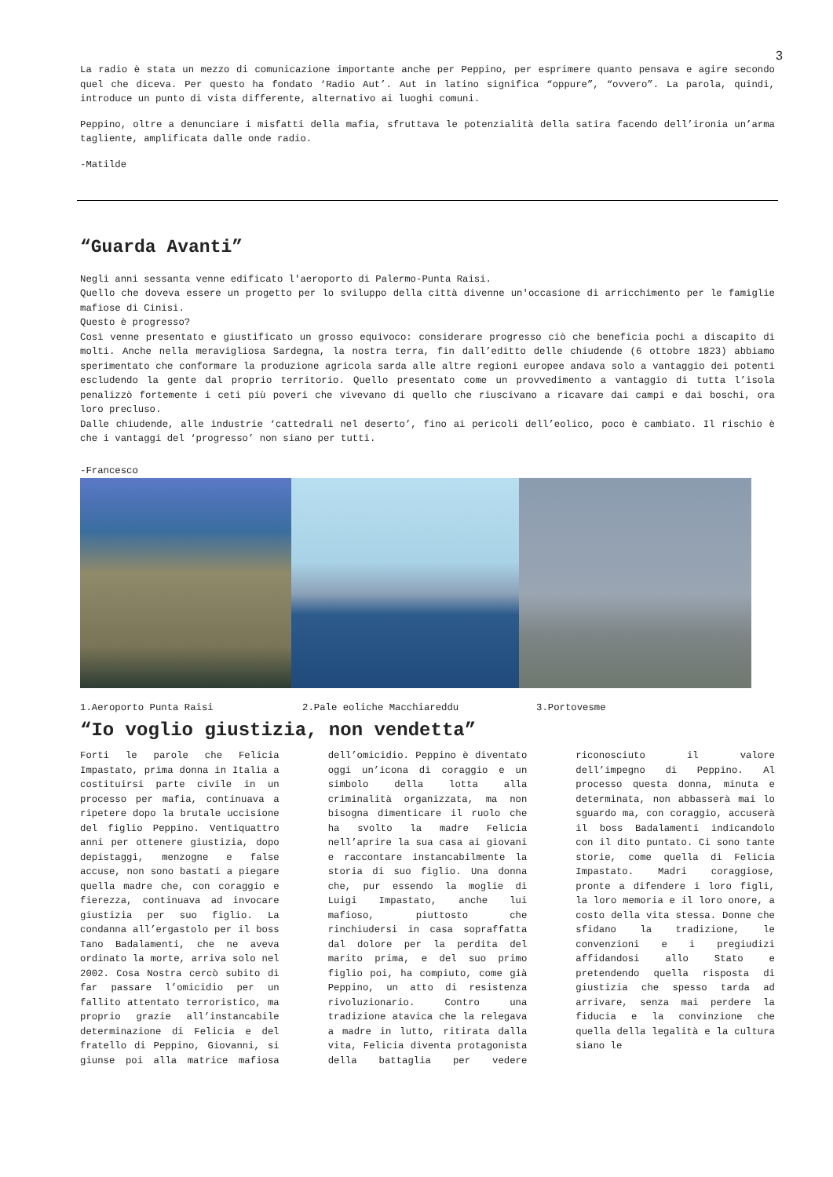3
La radio è stata un mezzo di comunicazione importante anche per Peppino, per esprimere quanto pensava e agire secondo quel che diceva. Per questo ha fondato ‘Radio Aut’. Aut in latino significa “oppure”, “ovvero”. La parola, quindi, introduce un punto di vista differente, alternativo ai luoghi comuni.
Peppino, oltre a denunciare i misfatti della mafia, sfruttava le potenzialità della satira facendo dell’ironia un’arma tagliente, amplificata dalle onde radio.
-Matilde
“Guarda Avanti”
Negli anni sessanta venne edificato l'aeroporto di Palermo-Punta Raisi.
Quello che doveva essere un progetto per lo sviluppo della città divenne un'occasione di arricchimento per le famiglie mafiose di Cinisi.
Questo è progresso?
Così venne presentato e giustificato un grosso equivoco: considerare progresso ciò che beneficia pochi a discapito di molti. Anche nella meravigliosa Sardegna, la nostra terra, fin dall’editto delle chiudende (6 ottobre 1823) abbiamo sperimentato che conformare la produzione agricola sarda alle altre regioni europee andava solo a vantaggio dei potenti escludendo la gente dal proprio territorio. Quello presentato come un provvedimento a vantaggio di tutta l’isola penalizzò fortemente i ceti più poveri che vivevano di quello che riuscivano a ricavare dai campi e dai boschi, ora loro precluso.
Dalle chiudende, alle industrie ‘cattedrali nel deserto’, fino ai pericoli dell’eolico, poco è cambiato. Il rischio è che i vantaggi del ‘progresso’ non siano per tutti.
-Francesco
1.Aeroporto Punta Raisi 2.Pale eoliche Macchiareddu 3.Portovesme
“Io voglio giustizia, non vendetta”
Forti le parole che Felicia Impastato, prima donna in Italia a costituirsi parte civile in un processo per mafia, continuava a ripetere dopo la brutale uccisione del figlio Peppino. Ventiquattro anni per ottenere giustizia, dopo depistaggi, menzogne e false accuse, non sono bastati a piegare quella madre che, con coraggio e fierezza, continuava ad invocare giustizia per suo figlio. La condanna all’ergastolo per il boss Tano Badalamenti, che ne aveva ordinato la morte, arriva solo nel 2002. Cosa Nostra cercò subito di far passare l’omicidio per un fallito attentato terroristico, ma proprio grazie all’instancabile determinazione di Felicia e del fratello di Peppino, Giovanni, si giunse poi alla matrice mafiosa dell’omicidio. Peppino è diventato oggi un’icona di coraggio e un simbolo della lotta alla criminalità organizzata, ma non bisogna dimenticare il ruolo che ha svolto la madre Felicia nell’aprire la sua casa ai giovani e raccontare instancabilmente la storia di suo figlio. Una donna che, pur essendo la moglie di Luigi Impastato, anche lui mafioso, piuttosto che rinchiudersi in casa sopraffatta dal dolore per la perdita del marito prima, e del suo primo figlio poi, ha compiuto, come già Peppino, un atto di resistenza rivoluzionario. Contro una tradizione atavica che la relegava a madre in lutto, ritirata dalla vita, Felicia diventa protagonista della battaglia per vedere riconosciuto il valore dell’impegno di Peppino. Al processo questa donna, minuta e determinata, non abbasserà mai lo sguardo ma, con coraggio, accuserà il boss Badalamenti indicandolo con il dito puntato. Ci sono tante storie, come quella di Felicia Impastato. Madri coraggiose, pronte a difendere i loro figli, la loro memoria e il loro onore, a costo della vita stessa. Donne che sfidano la tradizione, le convenzioni e i pregiudizi affidandosi allo Stato e pretendendo quella risposta di giustizia che spesso tarda ad arrivare, senza mai perdere la fiducia e la convinzione che quella della legalità e la cultura siano le